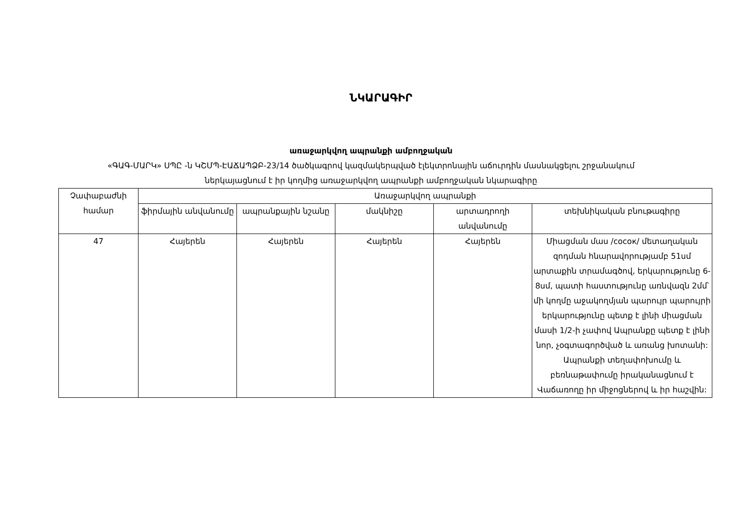ՆԿԱՐԱԳԻՐ
առաջարկվող ապրանքի ամբողջական
«ԳԱԳ-ՄԱՐԿ» ՍՊԸ -ն ԿՇՄՊ-ԷԱՃԱՊՁԲ-23/14 ծածկագրով կազմակերպված էլեկտրոնային աճուրդին մասնակցելու շրջանակում
ներկայացնում է իր կողմից առաջարկվող ապրանքի ամբողջական նկարագիրը
| Չափաբաժնի համար | Առաջարկվող ապրանքի | | | | |
| --- | --- | --- | --- | --- | --- |
| | ֆիրմային անվանումը | ապրանքային նշանը | մակնիշը | արտադրողի անվանումը | տեխնիկական բնութագիրը |
| 47 | Հայերեն | Հայերեն | Հայերեն | Հայերեն | Միացման մաս /сосок/ մետաղական զոդման հնարավորությամբ 51սմ արտաքին տրամագծով, երկարությունը 6-8սմ, պատի հաստությունը առնվազն 2մմ՝ մի կողմը աջակողմյան պարույր պարույրի երկարությունը պետք է լինի միացման մասի 1/2-ի չափով Ապրանքը պետք է լինի նոր, չօգտագործված և առանց խոտանի: Ապրանքի տեղափոխումը և բեռնաթափումը իրականացնում է Վաճառողը իր միջոցներով և իր հաշվին: |